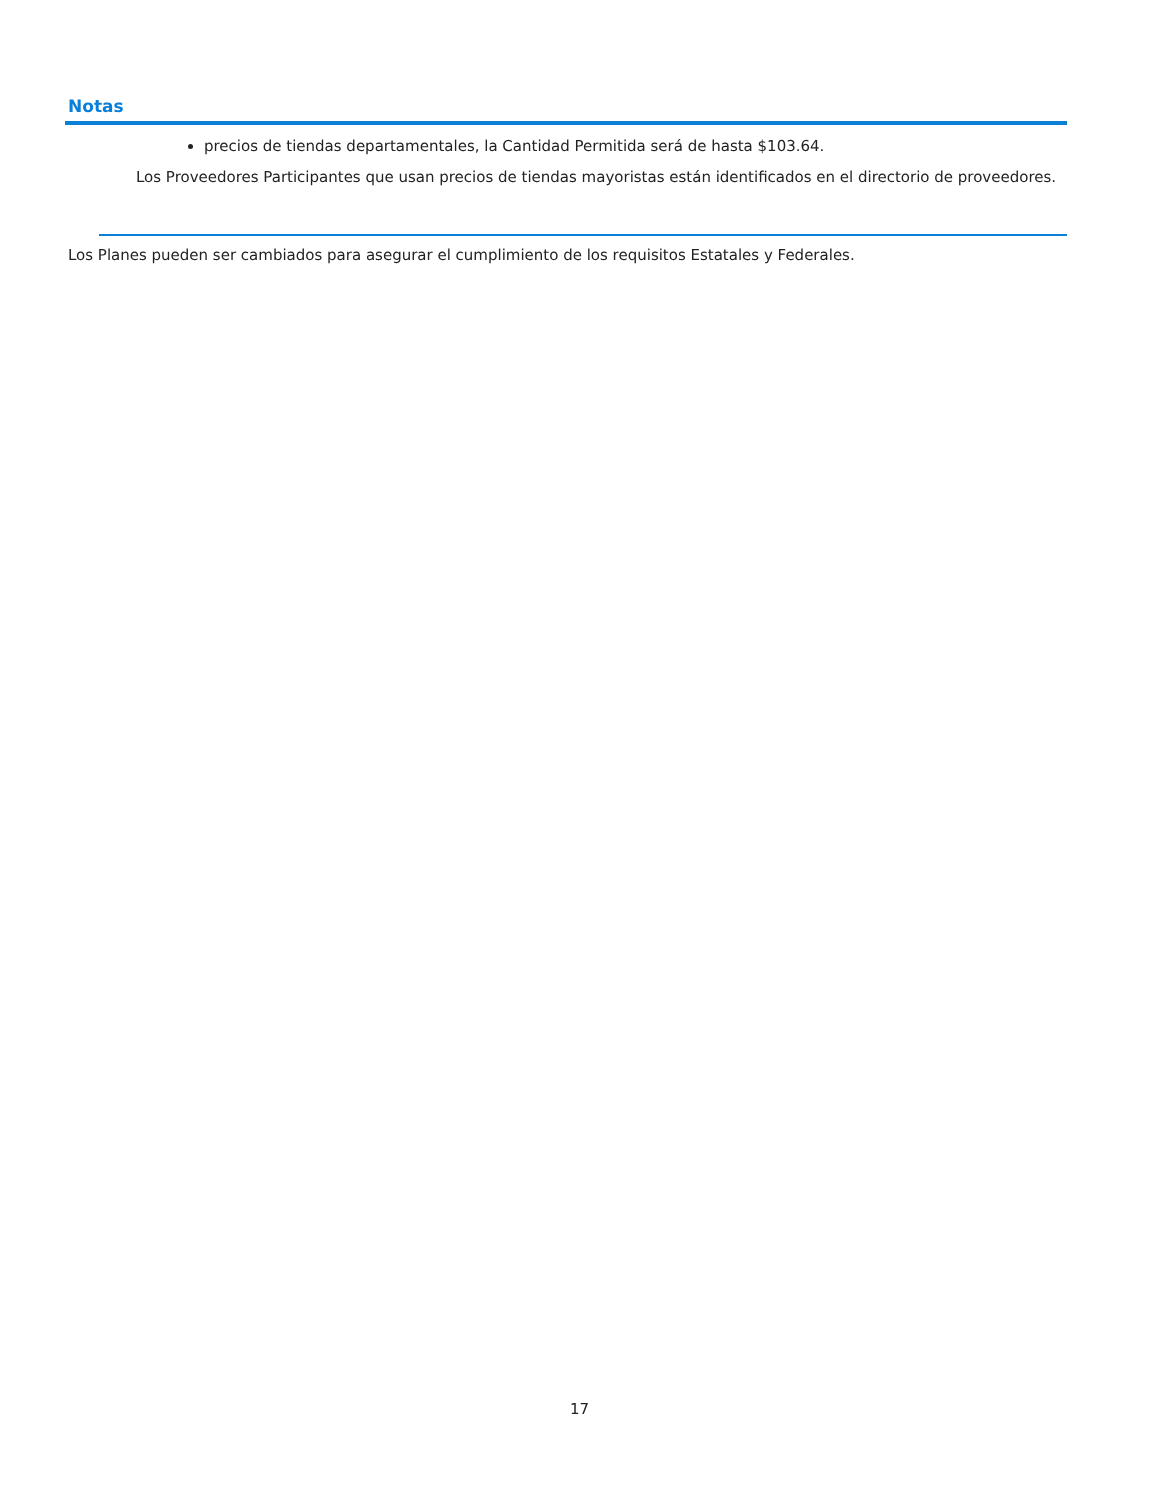Notas
precios de tiendas departamentales, la Cantidad Permitida será de hasta $103.64.
Los Proveedores Participantes que usan precios de tiendas mayoristas están identificados en el directorio de proveedores.
Los Planes pueden ser cambiados para asegurar el cumplimiento de los requisitos Estatales y Federales.
17